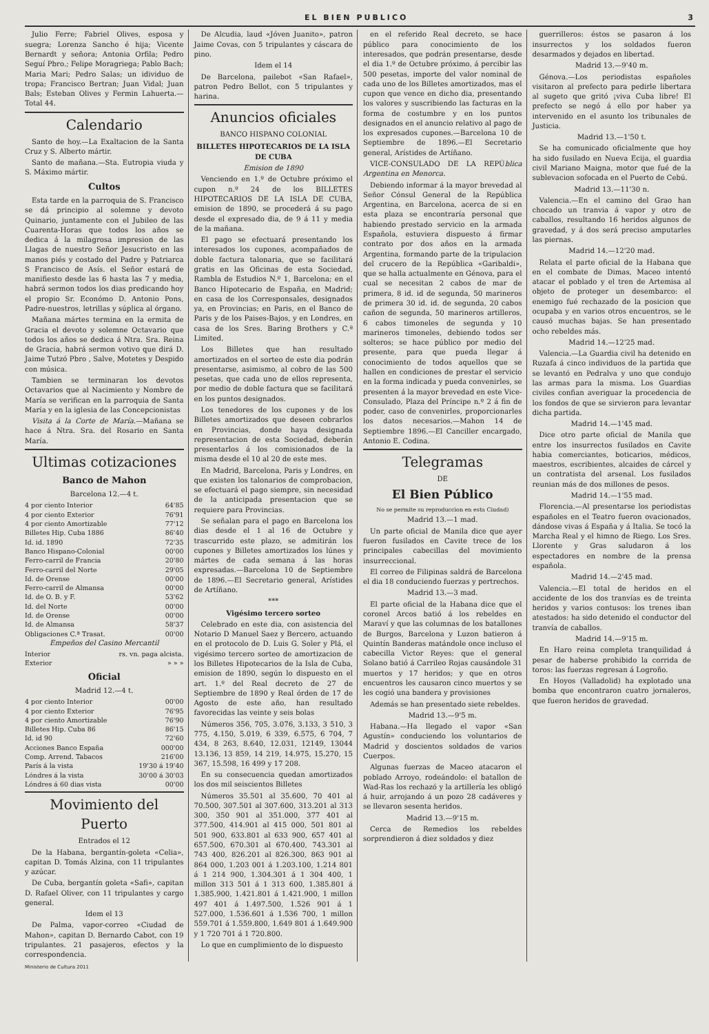EL BIEN PUBLICO 3
Julio Ferre; Fabriel Olives, esposa y suegra; Lorenza Sancho é hija; Vicente Bernardt y señora; Antonia Orfila; Pedro Seguí Pbro.; Felipe Moragriega; Pablo Bach; Maria Mari; Pedro Salas; un idividuo de tropa; Francisco Bertran; Juan Vidal; Juan Bals; Esteban Olives y Fermin Lahuerta.—Total 44.
Calendario
Santo de hoy.—La Exaltacion de la Santa Cruz y S. Alberto mártir.
Santo de mañana.—Sta. Eutropia viuda y S. Máximo mártir.
Cultos
Esta tarde en la parroquia de S. Francisco se dá principio al solemne y devoto Quinario, juntamente con el Jubileo de las Cuarenta-Horas que todos los años se dedica á la milagrosa impresion de las Llagas de nuestro Señor Jesucristo en las manos piés y costado del Padre y Patriarca S Francisco de Asís. el Señor estará de manifiesto desde las 6 hasta las 7 y media, habrá sermon todos los dias predicando hoy el propio Sr. Económo D. Antonio Pons, Padre-nuestros, letrillas y súplica al órgano.
Mañana mártes termina en la ermita de Gracia el devoto y solemne Octavario que todos los años se dedica á Ntra. Sra. Reina de Gracia, habrá sermon votivo que dirá D. Jaime Tutzó Pbro , Salve, Motetes y Despido con música.
Tambien se terminaran los devotos Octavarios que al Nacimiento y Nombre de María se verifican en la parroquia de Santa María y en la iglesia de las Concepcionistas
Visita á la Corte de María.—Mañana se hace á Ntra. Sra. del Rosario en Santa María.
Ultimas cotizaciones
Banco de Mahon
Barcelona 12.—4 t.
| 4 por ciento Interior | 64'85 |
| 4 por ciento Exterior | 76'91 |
| 4 por ciento Amortizable | 77'12 |
| Billetes Hip. Cuba 1886 | 86'40 |
| Id. id. 1890 | 72'35 |
| Banco Hispano-Colonial | 00'00 |
| Ferro-carril de Francia | 20'80 |
| Ferro-carril del Norte | 29'05 |
| Id. de Orense | 00'00 |
| Ferro-carril de Almansa | 00'00 |
| Id. de O. B. y F. | 53'62 |
| Id. del Norte | 00'00 |
| Id. de Orense | 00'00 |
| Id. de Almansa | 58'37 |
| Obligaciones C.ª Trasat. | 00'00 |
Empeños del Casino Mercantil
| Interior | rs. vn. paga alcista. |
| Exterior | » » » |
Oficial
Madrid 12.—4 t.
| 4 por ciento Interior | 00'00 |
| 4 por ciento Exterior | 76'95 |
| 4 por ciento Amortizable | 76'90 |
| Billetes Hip. Cuba 86 | 86'15 |
| Id. id 90 | 72'60 |
| Acciones Banco España | 000'00 |
| Comp. Arrend. Tabacos | 216'00 |
| París á la vista | 19'30 á 19'40 |
| Lóndres á la vista | 30'00 á 30'03 |
| Lóndres á 60 dias vista | 00'00 |
Movimiento del Puerto
Entrados el 12
De la Habana, bergantín-goleta «Celia», capitan D. Tomás Alzina, con 11 tripulantes y azúcar.
De Cuba, bergantín goleta «Safi», capitan D. Rafael Oliver, con 11 tripulantes y cargo general.
Idem el 13
De Palma, vapor-correo «Ciudad de Mahon», capitan D. Bernardo Cabot, con 19 tripulantes. 21 pasajeros, efectos y la correspondencia.
De Alcudia, laud «Jóven Juanito», patron Jaime Covas, con 5 tripulantes y cáscara de pino.
Idem el 14
De Barcelona, pailebot «San Rafael», patron Pedro Bellot, con 5 tripulantes y harina.
Anuncios oficiales
BANCO HISPANO COLONIAL
BILLETES HIPOTECARIOS DE LA ISLA DE CUBA
Emision de 1890
Venciendo en 1.º de Octubre próximo el cupon n.º 24 de los BILLETES HIPOTECARIOS DE LA ISLA DE CUBA, emision de 1890, se procederá á su pago desde el expresado dia, de 9 á 11 y media de la mañana.
El pago se efectuará presentando los interesados los cupones, acompañados de doble factura talonaria, que se facilitará gratis en las Oficinas de esta Sociedad, Rambla de Estudios N.º 1, Barcelona; en el Banco Hipotecario de España, en Madrid; en casa de los Corresponsales, designados ya, en Provincias; en Paris, en el Banco de Paris y de los Paises-Bajos, y en Londres, en casa de los Sres. Baring Brothers y C.ª Limited.
Los Billetes que han resultado amortizados en el sorteo de este dia podrán presentarse, asimismo, al cobro de las 500 pesetas, que cada uno de ellos representa, por medio de doble factura que se facilitará en los puntos designados.
Los tenedores de los cupones y de los Billetes amortizados que deseen cobrarlos en Provincias, donde haya designada representacion de esta Sociedad, deberán presentarlos á los comisionados de la misma desde el 10 al 20 de este mes.
En Madrid, Barcelona, Paris y Londres, en que existen los talonarios de comprobacion, se efectuará el pago siempre, sin necesidad de la anticipada presentacion que se requiere para Provincias.
Se señalan para el pago en Barcelona los dias desde el 1 al 16 de Octubre y trascurrido este plazo, se admitirán los cupones y Billetes amortizados los lúnes y mártes de cada semana á las horas expresadas.—Barcelona 10 de Septiembre de 1896.—El Secretario general, Arístides de Artíñano.
***
Vigésimo tercero sorteo
Celebrado en este dia, con asistencia del Notario D Manuel Saez y Bercero, actuando en el protocolo de D. Luis G. Soler y Plá, el vigésimo tercero sorteo de amortizacion de los Billetes Hipotecarios de la Isla de Cuba, emision de 1890, según lo dispuesto en el art. 1.º del Real decreto de 27 de Septiembre de 1890 y Real órden de 17 de Agosto de este año, han resultado favorecidas las veinte y seis bolas
Números 356, 705, 3.076, 3.133, 3 510, 3 775, 4.150, 5.019, 6 339, 6.575, 6 704, 7 434, 8 263, 8.640, 12.031, 12149, 13044 13.136, 13 859, 14 219, 14.975, 15.270, 15 367, 15.598, 16 499 y 17 208.
En su consecuencia quedan amortizados los dos mil seiscientos Billetes
Números 35.501 al 35.600, 70 401 al 70.500, 307.501 al 307.600, 313.201 al 313 300, 350 901 al 351.000, 377 401 al 377.500, 414.901 al 415 000, 501 801 al 501 900, 633.801 al 633 900, 657 401 al 657.500, 670.301 al 670.400, 743.301 al 743 400, 826.201 al 826.300, 863 901 al 864 000, 1.203 001 á 1.203.100, 1.214 801 á 1 214 900, 1.304.301 á 1 304 400, 1 millon 313 501 á 1 313 600, 1.385.801 á 1.385.900, 1.421.801 á 1.421.900, 1 millon 497 401 á 1.497.500, 1.526 901 á 1 527.000, 1.536.601 á 1.536 700, 1 millon 559.701 á 1.559.800, 1.649 801 á 1.649.900 y 1 720 701 á 1 720.800.
Lo que en cumplimiento de lo dispuesto
en el referido Real decreto, se hace público para conocimiento de los interesados, que podrán presentarse, desde el dia 1.º de Octubre próximo, á percibir las 500 pesetas, importe del valor nominal de cada uno de los Billetes amortizados, mas el cupon que vence en dicho dia, presentando los valores y suscribiendo las facturas en la forma de costumbre y en los puntos designados en el anuncio relativo al pago de los expresados cupones.—Barcelona 10 de Septiembre de 1896.—El Secretario general, Arístides de Artíñano.
VICE-CONSULADO DE LA REPÚblica Argentina en Menorca.
Debiendo informar á la mayor brevedad al Señor Cónsul General de la República Argentina, en Barcelona, acerca de si en esta plaza se encontraría personal que habiendo prestado servicio en la armada Española, estuviera dispuesto á firmar contrato por dos años en la armada Argentina, formando parte de la tripulacion del crucero de la República «Garibaldi», que se halla actualmente en Génova, para el cual se necesitan 2 cabos de mar de primera, 8 id. id de segunda, 50 marineros de primera 30 id. id. de segunda, 20 cabos cañon de segunda, 50 marineros artilleros, 6 cabos timoneles de segunda y 10 marineros timoneles, debiendo todos ser solteros; se hace público por medio del presente, para que pueda llegar á conocimiento de todos aquellos que se hallen en condiciones de prestar el servicio en la forma indicada y pueda convenirles, se presenten á la mayor brevedad en este Vice-Consulado, Plaza del Príncipe n.º 2 á fin de poder, caso de convenirles, proporcionarles los datos necesarios.—Mahon 14 de Septiembre 1896.—El Canciller encargado, Antonio E. Codina.
Telegramas
DE
El Bien Público
No se permite su reproduccion en esta Ciudad)
Madrid 13.—1 mad.
Un parte oficial de Manila dice que ayer fueron fusilados en Cavite trece de los principales cabecillas del movimiento insurreccional.
El correo de Filipinas saldrá de Barcelona el dia 18 conduciendo fuerzas y pertrechos.
Madrid 13.—3 mad.
El parte oficial de la Habana dice que el coronel Arcos batió á los rebeldes en Maraví y que las columnas de los batallones de Burgos, Barcelona y Luzon batieron á Quintín Banderas matándole once incluso el cabecilla Victor Reyes: que el general Solano batió á Carrileo Rojas causándole 31 muertos y 17 heridos; y que en otros encuentros les causaron cinco muertos y se les cogió una bandera y provisiones
Además se han presentado siete rebeldes.
Madrid 13.—9'5 m.
Habana.—Ha llegado el vapor «San Agustín» conduciendo los voluntarios de Madrid y doscientos soldados de varios Cuerpos.
Algunas fuerzas de Maceo atacaron el poblado Arroyo, rodeándolo: el batallon de Wad-Ras los rechazó y la artillería les obligó á huir, arrojando á un pozo 28 cadáveres y se llevaron sesenta heridos.
Madrid 13.—9'15 m.
Cerca de Remedios los rebeldes sorprendieron á diez soldados y diez
guerrilleros: éstos se pasaron á los insurrectos y los soldados fueron desarmados y dejados en libertad.
Madrid 13.—9'40 m.
Génova.—Los periodistas españoles visitaron al prefecto para pedirle libertara al sugeto que gritó ¡viva Cuba libre! El prefecto se negó á ello por haber ya intervenido en el asunto los tribunales de Justicia.
Madrid 13.—1'50 t.
Se ha comunicado oficialmente que hoy ha sido fusilado en Nueva Ecija, el guardia civil Mariano Maigna, motor que fué de la sublevacion sofocada en el Puerto de Cebú.
Madrid 13.—11'30 n.
Valencia.—En el camino del Grao han chocado un tranvia á vapor y otro de caballos, resultando 16 heridos algunos de gravedad, y á dos será preciso amputarles las piernas.
Madrid 14.—12'20 mad.
Relata el parte oficial de la Habana que en el combate de Dimas, Maceo intentó atacar el poblado y el tren de Artemisa al objeto de proteger un desembarco: el enemigo fué rechazado de la posicion que ocupaba y en varios otros encuentros, se le causó muchas bajas. Se han presentado ocho rebeldes más.
Madrid 14.—12'25 mad.
Valencia.—La Guardia civil ha detenido en Ruzafa á cinco individuos de la partida que se levantó en Pedralva y uno que condujo las armas para la misma. Los Guardias civiles confian averiguar la procedencia de los fondos de que se sirvieron para levantar dicha partida.
Madrid 14.—1'45 mad.
Dice otro parte oficial de Manila que entre los insurrectos fusilados en Cavite habia comerciantes, boticarios, médicos, maestros, escribientes, alcaides de cárcel y un contratista del arsenal. Los fusilados reunian más de dos millones de pesos.
Madrid 14.—1'55 mad.
Florencia.—Al presentarse los periodistas españoles en el Teatro fueron ovacionados, dándose vivas á España y á Italia. Se tocó la Marcha Real y el himno de Riego. Los Sres. Llorente y Gras saludaron á los espectadores en nombre de la prensa española.
Madrid 14.—2'45 mad.
Valencia.—El total de heridos en el accidente de los dos tranvías es de treinta heridos y varios contusos: los trenes iban atestados: ha sido detenido el conductor del tranvía de caballos.
Madrid 14.—9'15 m.
En Haro reina completa tranquilidad á pesar de haberse prohibido la corrida de toros: las fuerzas regresan á Logroño.
En Hoyos (Valladolid) ha explotado una bomba que encontraron cuatro jornaleros, que fueron heridos de gravedad.
Ministerio de Cultura 2011